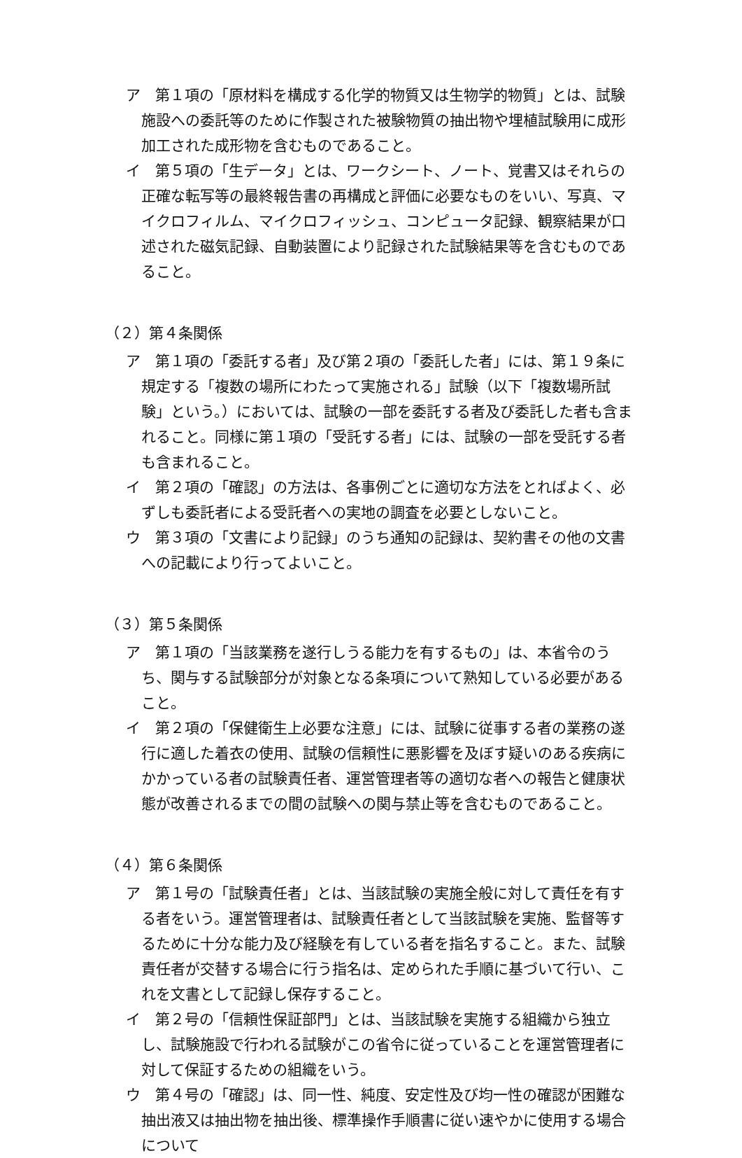ア　第１項の「原材料を構成する化学的物質又は生物学的物質」とは、試験施設への委託等のために作製された被験物質の抽出物や埋植試験用に成形加工された成形物を含むものであること。
イ　第５項の「生データ」とは、ワークシート、ノート、覚書又はそれらの正確な転写等の最終報告書の再構成と評価に必要なものをいい、写真、マイクロフィルム、マイクロフィッシュ、コンピュータ記録、観察結果が口述された磁気記録、自動装置により記録された試験結果等を含むものであること。
（２）第４条関係
ア　第１項の「委託する者」及び第２項の「委託した者」には、第１９条に規定する「複数の場所にわたって実施される」試験（以下「複数場所試験」という。）においては、試験の一部を委託する者及び委託した者も含まれること。同様に第１項の「受託する者」には、試験の一部を受託する者も含まれること。
イ　第２項の「確認」の方法は、各事例ごとに適切な方法をとればよく、必ずしも委託者による受託者への実地の調査を必要としないこと。
ウ　第３項の「文書により記録」のうち通知の記録は、契約書その他の文書への記載により行ってよいこと。
（３）第５条関係
ア　第１項の「当該業務を遂行しうる能力を有するもの」は、本省令のうち、関与する試験部分が対象となる条項について熟知している必要があること。
イ　第２項の「保健衛生上必要な注意」には、試験に従事する者の業務の遂行に適した着衣の使用、試験の信頼性に悪影響を及ぼす疑いのある疾病にかかっている者の試験責任者、運営管理者等の適切な者への報告と健康状態が改善されるまでの間の試験への関与禁止等を含むものであること。
（４）第６条関係
ア　第１号の「試験責任者」とは、当該試験の実施全般に対して責任を有する者をいう。運営管理者は、試験責任者として当該試験を実施、監督等するために十分な能力及び経験を有している者を指名すること。また、試験責任者が交替する場合に行う指名は、定められた手順に基づいて行い、これを文書として記録し保存すること。
イ　第２号の「信頼性保証部門」とは、当該試験を実施する組織から独立し、試験施設で行われる試験がこの省令に従っていることを運営管理者に対して保証するための組織をいう。
ウ　第４号の「確認」は、同一性、純度、安定性及び均一性の確認が困難な抽出液又は抽出物を抽出後、標準操作手順書に従い速やかに使用する場合について